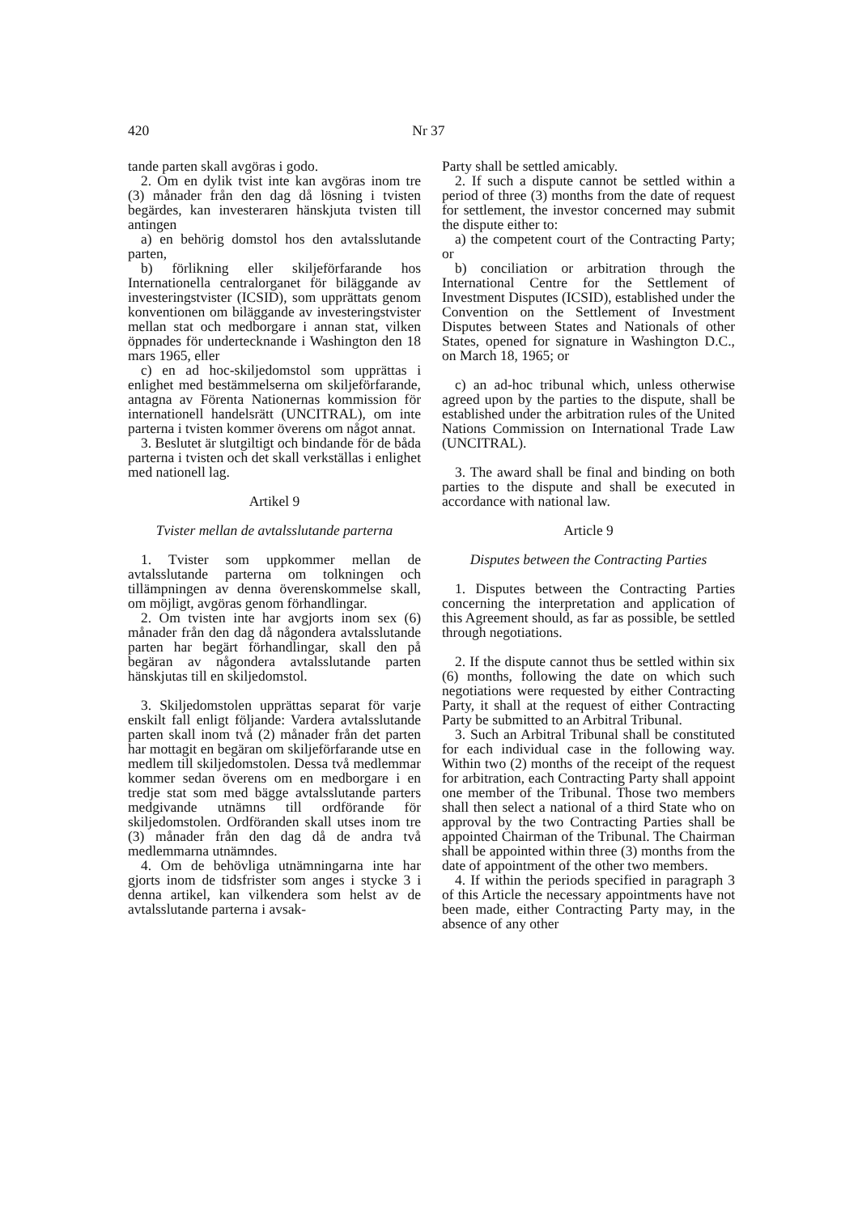420 Nr 37
tande parten skall avgöras i godo.
2. Om en dylik tvist inte kan avgöras inom tre (3) månader från den dag då lösning i tvisten begärdes, kan investeraren hänskjuta tvisten till antingen
a) en behörig domstol hos den avtalsslutande parten,
b) förlikning eller skiljeförfarande hos Internationella centralorganet för biläggande av investeringstvister (ICSID), som upprättats genom konventionen om biläggande av investeringstvister mellan stat och medborgare i annan stat, vilken öppnades för undertecknande i Washington den 18 mars 1965, eller
c) en ad hoc-skiljedomstol som upprättas i enlighet med bestämmelserna om skiljeförfarande, antagna av Förenta Nationernas kommission för internationell handelsrätt (UNCITRAL), om inte parterna i tvisten kommer överens om något annat.
3. Beslutet är slutgiltigt och bindande för de båda parterna i tvisten och det skall verkställas i enlighet med nationell lag.
Artikel 9
Tvister mellan de avtalsslutande parterna
1. Tvister som uppkommer mellan de avtalsslutande parterna om tolkningen och tillämpningen av denna överenskommelse skall, om möjligt, avgöras genom förhandlingar.
2. Om tvisten inte har avgjorts inom sex (6) månader från den dag då någondera avtalsslutande parten har begärt förhandlingar, skall den på begäran av någondera avtalsslutande parten hänskjutas till en skiljedomstol.
3. Skiljedomstolen upprättas separat för varje enskilt fall enligt följande: Vardera avtalsslutande parten skall inom två (2) månader från det parten har mottagit en begäran om skiljeförfarande utse en medlem till skiljedomstolen. Dessa två medlemmar kommer sedan överens om en medborgare i en tredje stat som med bägge avtalsslutande parters medgivande utnämns till ordförande för skiljedomstolen. Ordföranden skall utses inom tre (3) månader från den dag då de andra två medlemmarna utnämndes.
4. Om de behövliga utnämningarna inte har gjorts inom de tidsfrister som anges i stycke 3 i denna artikel, kan vilkendera som helst av de avtalsslutande parterna i avsak-
Party shall be settled amicably.
2. If such a dispute cannot be settled within a period of three (3) months from the date of request for settlement, the investor concerned may submit the dispute either to:
a) the competent court of the Contracting Party; or
b) conciliation or arbitration through the International Centre for the Settlement of Investment Disputes (ICSID), established under the Convention on the Settlement of Investment Disputes between States and Nationals of other States, opened for signature in Washington D.C., on March 18, 1965; or
c) an ad-hoc tribunal which, unless otherwise agreed upon by the parties to the dispute, shall be established under the arbitration rules of the United Nations Commission on International Trade Law (UNCITRAL).
3. The award shall be final and binding on both parties to the dispute and shall be executed in accordance with national law.
Article 9
Disputes between the Contracting Parties
1. Disputes between the Contracting Parties concerning the interpretation and application of this Agreement should, as far as possible, be settled through negotiations.
2. If the dispute cannot thus be settled within six (6) months, following the date on which such negotiations were requested by either Contracting Party, it shall at the request of either Contracting Party be submitted to an Arbitral Tribunal.
3. Such an Arbitral Tribunal shall be constituted for each individual case in the following way. Within two (2) months of the receipt of the request for arbitration, each Contracting Party shall appoint one member of the Tribunal. Those two members shall then select a national of a third State who on approval by the two Contracting Parties shall be appointed Chairman of the Tribunal. The Chairman shall be appointed within three (3) months from the date of appointment of the other two members.
4. If within the periods specified in paragraph 3 of this Article the necessary appointments have not been made, either Contracting Party may, in the absence of any other